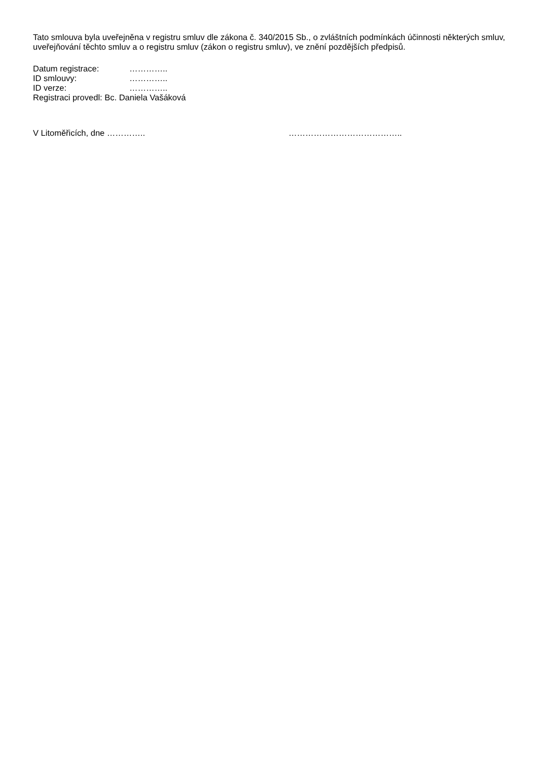Tato smlouva byla uveřejněna v registru smluv dle zákona č. 340/2015 Sb., o zvláštních podmínkách účinnosti některých smluv, uveřejňování těchto smluv a o registru smluv (zákon o registru smluv), ve znění pozdějších předpisů.
Datum registrace: …………..
ID smlouvy: …………..
ID verze: …………..
Registraci provedl: Bc. Daniela Vašáková
V Litoměřicích, dne ………….. …………………………………..